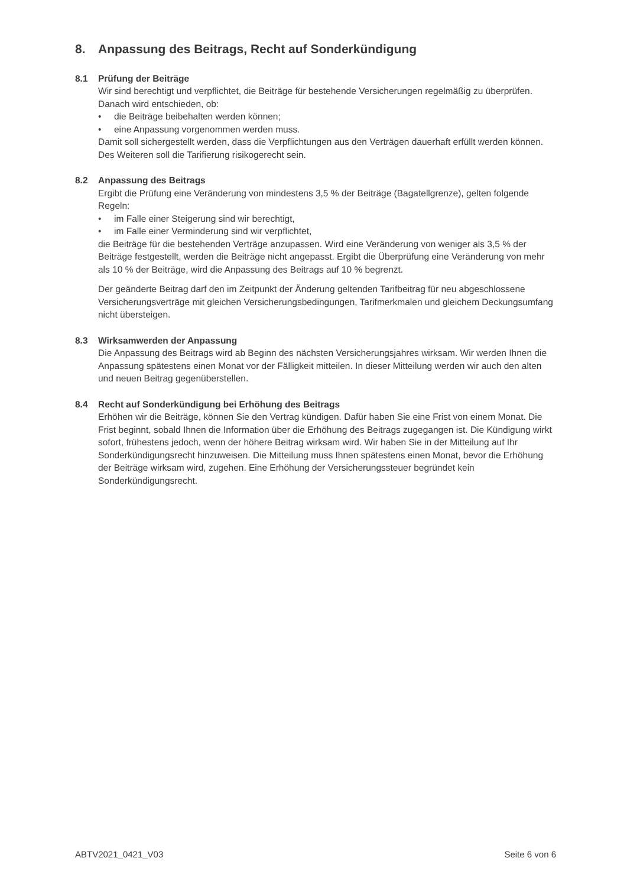8. Anpassung des Beitrags, Recht auf Sonderkündigung
8.1 Prüfung der Beiträge
Wir sind berechtigt und verpflichtet, die Beiträge für bestehende Versicherungen regelmäßig zu überprüfen. Danach wird entschieden, ob:
• die Beiträge beibehalten werden können;
• eine Anpassung vorgenommen werden muss.
Damit soll sichergestellt werden, dass die Verpflichtungen aus den Verträgen dauerhaft erfüllt werden können. Des Weiteren soll die Tarifierung risikogerecht sein.
8.2 Anpassung des Beitrags
Ergibt die Prüfung eine Veränderung von mindestens 3,5 % der Beiträge (Bagatellgrenze), gelten folgende Regeln:
• im Falle einer Steigerung sind wir berechtigt,
• im Falle einer Verminderung sind wir verpflichtet,
die Beiträge für die bestehenden Verträge anzupassen. Wird eine Veränderung von weniger als 3,5 % der Beiträge festgestellt, werden die Beiträge nicht angepasst. Ergibt die Überprüfung eine Veränderung von mehr als 10 % der Beiträge, wird die Anpassung des Beitrags auf 10 % begrenzt.
Der geänderte Beitrag darf den im Zeitpunkt der Änderung geltenden Tarifbeitrag für neu abgeschlossene Versicherungsverträge mit gleichen Versicherungsbedingungen, Tarifmerkmalen und gleichem Deckungsumfang nicht übersteigen.
8.3 Wirksamwerden der Anpassung
Die Anpassung des Beitrags wird ab Beginn des nächsten Versicherungsjahres wirksam. Wir werden Ihnen die Anpassung spätestens einen Monat vor der Fälligkeit mitteilen. In dieser Mitteilung werden wir auch den alten und neuen Beitrag gegenüberstellen.
8.4 Recht auf Sonderkündigung bei Erhöhung des Beitrags
Erhöhen wir die Beiträge, können Sie den Vertrag kündigen. Dafür haben Sie eine Frist von einem Monat. Die Frist beginnt, sobald Ihnen die Information über die Erhöhung des Beitrags zugegangen ist. Die Kündigung wirkt sofort, frühestens jedoch, wenn der höhere Beitrag wirksam wird. Wir haben Sie in der Mitteilung auf Ihr Sonderkündigungsrecht hinzuweisen. Die Mitteilung muss Ihnen spätestens einen Monat, bevor die Erhöhung der Beiträge wirksam wird, zugehen. Eine Erhöhung der Versicherungssteuer begründet kein Sonderkündigungsrecht.
ABTV2021_0421_V03 Seite 6 von 6